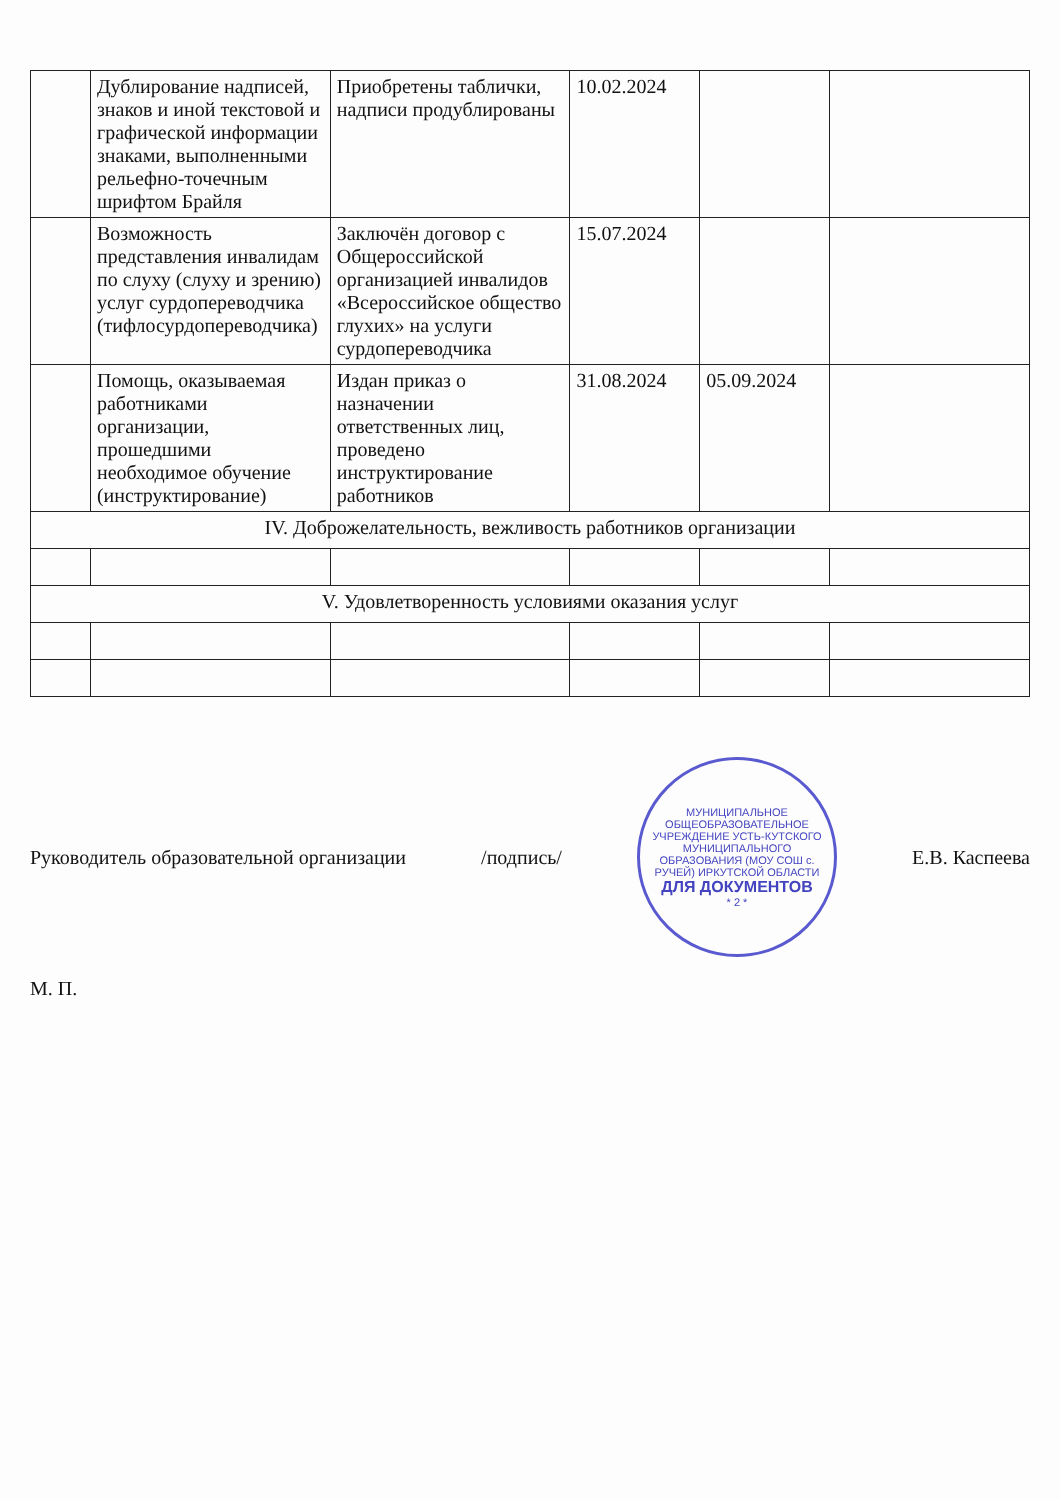| | Дублирование надписей, знаков и иной текстовой и графической информации знаками, выполненными рельефно-точечным шрифтом Брайля | Приобретены таблички, надписи продублированы | 10.02.2024 | | |
| | Возможность представления инвалидам по слуху (слуху и зрению) услуг сурдопереводчика (тифлосурдопереводчика) | Заключён договор с Общероссийской организацией инвалидов «Всероссийское общество глухих» на услуги сурдопереводчика | 15.07.2024 | | |
| | Помощь, оказываемая работниками организации, прошедшими необходимое обучение (инструктирование) | Издан приказ о назначении ответственных лиц, проведено инструктирование работников | 31.08.2024 | 05.09.2024 | |
| IV. Доброжелательность, вежливость работников организации | | | | | |
| V. Удовлетворенность условиями оказания услуг | | | | | |
Руководитель образовательной организации
/подпись/
МУНИЦИПАЛЬНОЕ ОБЩЕОБРАЗОВАТЕЛЬНОЕ УЧРЕЖДЕНИЕ УСТЬ-КУТСКОГО МУНИЦИПАЛЬНОГО ОБРАЗОВАНИЯ (МОУ СОШ с. РУЧЕЙ) ИРКУТСКОЙ ОБЛАСТИ
ДЛЯ ДОКУМЕНТОВ
* 2 *
Е.В. Каспеева
М. П.